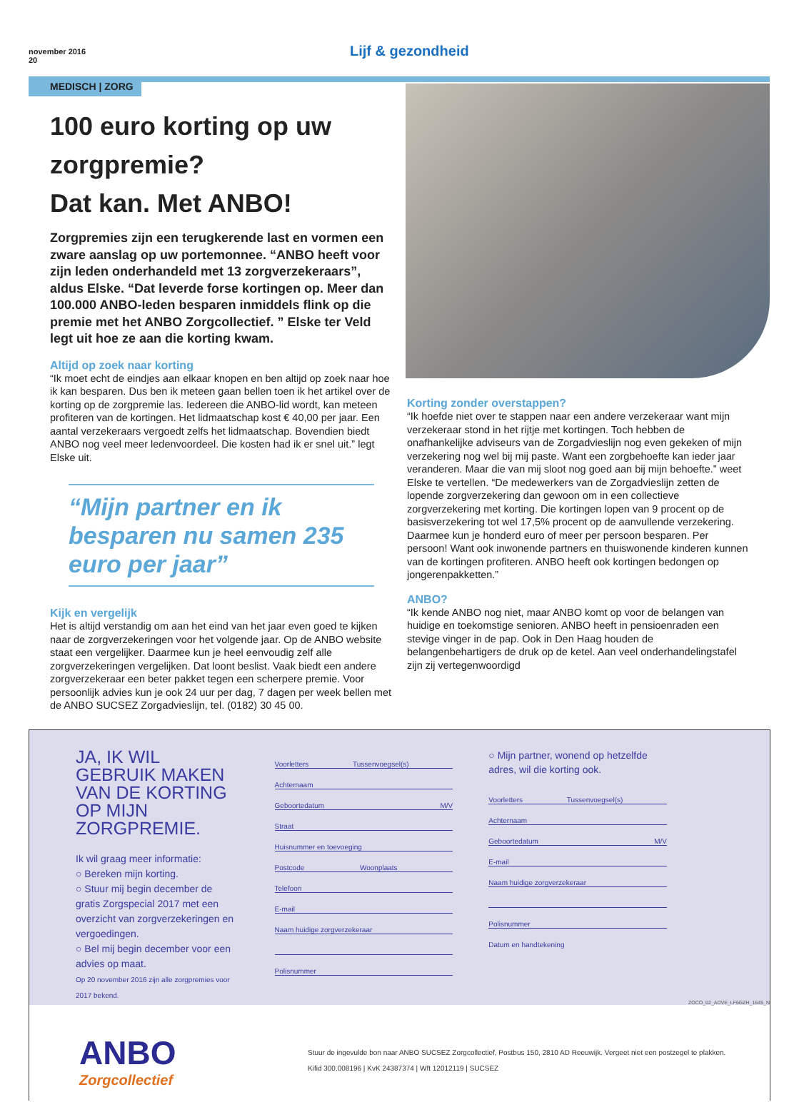november 2016
20
Lijf & gezondheid
MEDISCH | ZORG
100 euro korting op uw zorgpremie?
Dat kan. Met ANBO!
Zorgpremies zijn een terugkerende last en vormen een zware aanslag op uw portemonnee. “ANBO heeft voor zijn leden onderhandeld met 13 zorgverzekeraars”, aldus Elske. “Dat leverde forse kortingen op. Meer dan 100.000 ANBO-leden besparen inmiddels flink op die premie met het ANBO Zorgcollectief. ” Elske ter Veld legt uit hoe ze aan die korting kwam.
Altijd op zoek naar korting
“Ik moet echt de eindjes aan elkaar knopen en ben altijd op zoek naar hoe ik kan besparen. Dus ben ik meteen gaan bellen toen ik het artikel over de korting op de zorgpremie las. Iedereen die ANBO-lid wordt, kan meteen profiteren van de kortingen. Het lidmaatschap kost € 40,00 per jaar. Een aantal verzekeraars vergoedt zelfs het lidmaatschap. Bovendien biedt ANBO nog veel meer ledenvoordeel. Die kosten had ik er snel uit.” legt Elske uit.
“Mijn partner en ik besparen nu samen 235 euro per jaar”
Kijk en vergelijk
Het is altijd verstandig om aan het eind van het jaar even goed te kijken naar de zorgverzekeringen voor het volgende jaar. Op de ANBO website staat een vergelijker. Daarmee kun je heel eenvoudig zelf alle zorgverzekeringen vergelijken. Dat loont beslist. Vaak biedt een andere zorgverzekeraar een beter pakket tegen een scherpere premie. Voor persoonlijk advies kun je ook 24 uur per dag, 7 dagen per week bellen met de ANBO SUCSEZ Zorgadvieslijn, tel. (0182) 30 45 00.
Korting zonder overstappen?
“Ik hoefde niet over te stappen naar een andere verzekeraar want mijn verzekeraar stond in het rijtje met kortingen. Toch hebben de onafhankelijke adviseurs van de Zorgadvieslijn nog even gekeken of mijn verzekering nog wel bij mij paste. Want een zorgbehoefte kan ieder jaar veranderen. Maar die van mij sloot nog goed aan bij mijn behoefte.” weet Elske te vertellen. “De medewerkers van de Zorgadvieslijn zetten de lopende zorgverzekering dan gewoon om in een collectieve zorgverzekering met korting. Die kortingen lopen van 9 procent op de basisverzekering tot wel 17,5% procent op de aanvullende verzekering. Daarmee kun je honderd euro of meer per persoon besparen. Per persoon! Want ook inwonende partners en thuiswonende kinderen kunnen van de kortingen profiteren. ANBO heeft ook kortingen bedongen op jongerenpakketten.”
ANBO?
“Ik kende ANBO nog niet, maar ANBO komt op voor de belangen van huidige en toekomstige senioren. ANBO heeft in pensioenraden een stevige vinger in de pap. Ook in Den Haag houden de belangenbehartigers de druk op de ketel. Aan veel onderhandelingstafel zijn zij vertegenwoordigd
JA, IK WIL GEBRUIK MAKEN VAN DE KORTING OP MIJN ZORGPREMIE.
Ik wil graag meer informatie:
○ Bereken mijn korting.
○ Stuur mij begin december de gratis Zorgspecial 2017 met een overzicht van zorgverzekeringen en vergoedingen.
○ Bel mij begin december voor een advies op maat.
Op 20 november 2016 zijn alle zorgpremies voor 2017 bekend.
Voorletters Tussenvoegsel(s)
Achternaam
Geboortedatum M/V
Straat
Huisnummer en toevoeging
Postcode Woonplaats
Telefoon
E-mail
Naam huidige zorgverzekeraar
Polisnummer
○ Mijn partner, wonend op hetzelfde adres, wil die korting ook.
Voorletters Tussenvoegsel(s)
Achternaam
Geboortedatum M/V
E-mail
Naam huidige zorgverzekeraar
Polisnummer
Datum en handtekening
ZOCO_02_ADVE_LF6GZH_1645_N
ANBO
Zorgcollectief
Stuur de ingevulde bon naar ANBO SUCSEZ Zorgcollectief, Postbus 150, 2810 AD Reeuwijk. Vergeet niet een postzegel te plakken.
Kifid 300.008196 | KvK 24387374 | Wft 12012119 | SUCSEZ